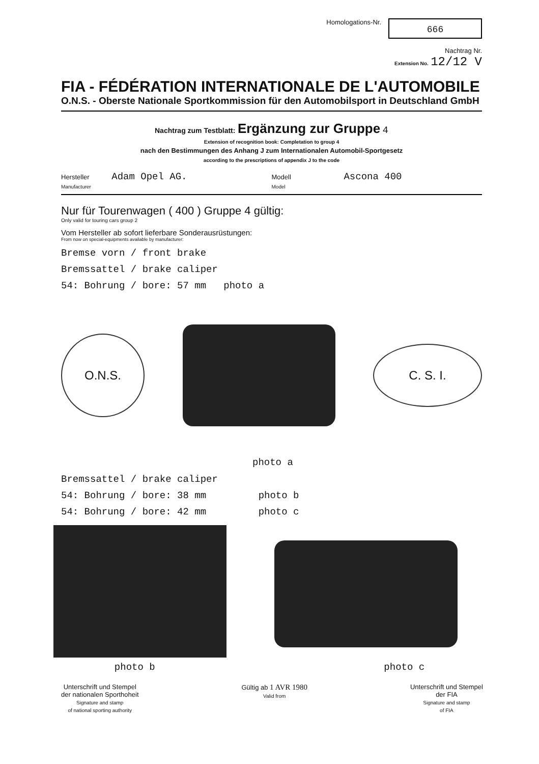Homologations-Nr. 666
Nachtrag Nr.
Extension No. 12/12 V
FIA - FÉDÉRATION INTERNATIONALE DE L'AUTOMOBILE
O.N.S. - Oberste Nationale Sportkommission für den Automobilsport in Deutschland GmbH
Nachtrag zum Testblatt: Ergänzung zur Gruppe 4
Extension of recognition book: Completation to group 4
nach den Bestimmungen des Anhang J zum Internationalen Automobil-Sportgesetz
according to the prescriptions of appendix J to the code
Hersteller Adam Opel AG.
Manufacturer
Modell Ascona 400
Model
Nur für Tourenwagen ( 400 ) Gruppe 4 gültig:
Only valid for touring cars group 2
Vom Hersteller ab sofort lieferbare Sonderausrüstungen:
From now on special-equipments available by manufacturer:
Bremse vorn / front brake
Bremssattel / brake caliper
54: Bohrung / bore: 57 mm photo a
O.N.S.
C. S. I.
photo a
Bremssattel / brake caliper
54: Bohrung / bore: 38 mm photo b
54: Bohrung / bore: 42 mm photo c
photo b photo c
Unterschrift und Stempel
der nationalen Sporthoheit
Signature and stamp
of national sporting authority
Gültig ab 1 AVR 1980
Valid from
Unterschrift und Stempel
der FIA
Signature and stamp
of FIA